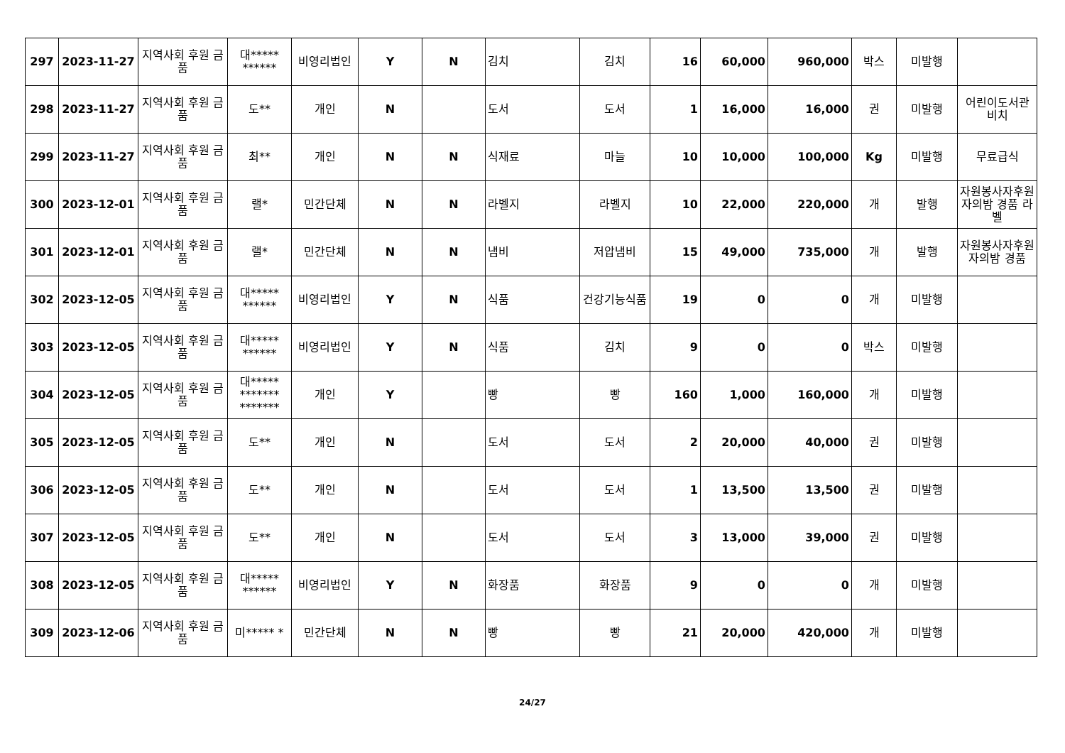| 297 | 2023-11-27 | 지역사회 후원 금품 | 대***** ****** | 비영리법인 | Y | N | 김치 | 김치 | 16 | 60,000 | 960,000 | 박스 | 미발행 | |
| 298 | 2023-11-27 | 지역사회 후원 금품 | 도** | 개인 | N | | 도서 | 도서 | 1 | 16,000 | 16,000 | 권 | 미발행 | 어린이도서관 비치 |
| 299 | 2023-11-27 | 지역사회 후원 금품 | 최** | 개인 | N | N | 식재료 | 마늘 | 10 | 10,000 | 100,000 | Kg | 미발행 | 무료급식 |
| 300 | 2023-12-01 | 지역사회 후원 금품 | 랠* | 민간단체 | N | N | 라벨지 | 라벨지 | 10 | 22,000 | 220,000 | 개 | 발행 | 자원봉사자후원자의밤 경품 라벨 |
| 301 | 2023-12-01 | 지역사회 후원 금품 | 랠* | 민간단체 | N | N | 냄비 | 저압냄비 | 15 | 49,000 | 735,000 | 개 | 발행 | 자원봉사자후원자의밤 경품 |
| 302 | 2023-12-05 | 지역사회 후원 금품 | 대***** ****** | 비영리법인 | Y | N | 식품 | 건강기능식품 | 19 | 0 | 0 | 개 | 미발행 | |
| 303 | 2023-12-05 | 지역사회 후원 금품 | 대***** ****** | 비영리법인 | Y | N | 식품 | 김치 | 9 | 0 | 0 | 박스 | 미발행 | |
| 304 | 2023-12-05 | 지역사회 후원 금품 | 대***** ******* ******* | 개인 | Y | | 빵 | 빵 | 160 | 1,000 | 160,000 | 개 | 미발행 | |
| 305 | 2023-12-05 | 지역사회 후원 금품 | 도** | 개인 | N | | 도서 | 도서 | 2 | 20,000 | 40,000 | 권 | 미발행 | |
| 306 | 2023-12-05 | 지역사회 후원 금품 | 도** | 개인 | N | | 도서 | 도서 | 1 | 13,500 | 13,500 | 권 | 미발행 | |
| 307 | 2023-12-05 | 지역사회 후원 금품 | 도** | 개인 | N | | 도서 | 도서 | 3 | 13,000 | 39,000 | 권 | 미발행 | |
| 308 | 2023-12-05 | 지역사회 후원 금품 | 대***** ****** | 비영리법인 | Y | N | 화장품 | 화장품 | 9 | 0 | 0 | 개 | 미발행 | |
| 309 | 2023-12-06 | 지역사회 후원 금품 | 미***** * | 민간단체 | N | N | 빵 | 빵 | 21 | 20,000 | 420,000 | 개 | 미발행 | |
24/27